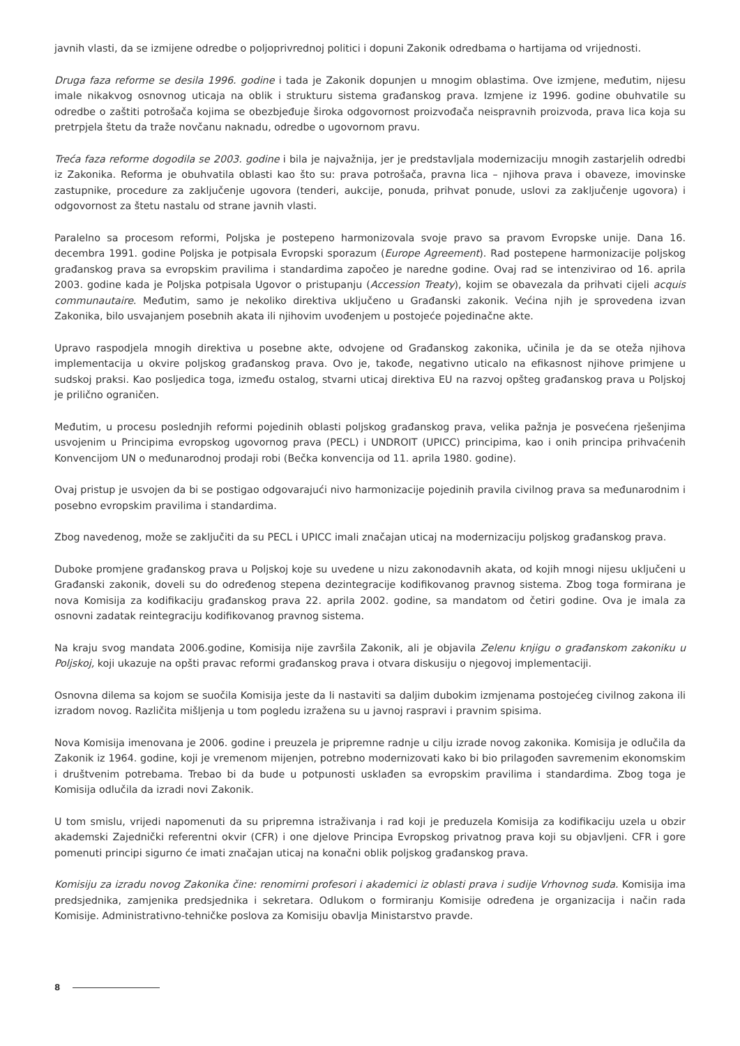javnih vlasti, da se izmijene odredbe o poljoprivrednoj politici i dopuni Zakonik odredbama o hartijama od vrijednosti.
Druga faza reforme se desila 1996. godine i tada je Zakonik dopunjen u mnogim oblastima. Ove izmjene, međutim, nijesu imale nikakvog osnovnog uticaja na oblik i strukturu sistema građanskog prava. Izmjene iz 1996. godine obuhvatile su odredbe o zaštiti potrošača kojima se obezbjeđuje široka odgovornost proizvođača neispravnih proizvoda, prava lica koja su pretrpjela štetu da traže novčanu naknadu, odredbe o ugovornom pravu.
Treća faza reforme dogodila se 2003. godine i bila je najvažnija, jer je predstavljala modernizaciju mnogih zastarjelih odredbi iz Zakonika. Reforma je obuhvatila oblasti kao što su: prava potrošača, pravna lica – njihova prava i obaveze, imovinske zastupnike, procedure za zaključenje ugovora (tenderi, aukcije, ponuda, prihvat ponude, uslovi za zaključenje ugovora) i odgovornost za štetu nastalu od strane javnih vlasti.
Paralelno sa procesom reformi, Poljska je postepeno harmonizovala svoje pravo sa pravom Evropske unije. Dana 16. decembra 1991. godine Poljska je potpisala Evropski sporazum (Europe Agreement). Rad postepene harmonizacije poljskog građanskog prava sa evropskim pravilima i standardima započeo je naredne godine. Ovaj rad se intenzivirao od 16. aprila 2003. godine kada je Poljska potpisala Ugovor o pristupanju (Accession Treaty), kojim se obavezala da prihvati cijeli acquis communautaire. Međutim, samo je nekoliko direktiva uključeno u Građanski zakonik. Većina njih je sprovedena izvan Zakonika, bilo usvajanjem posebnih akata ili njihovim uvođenjem u postojeće pojedinačne akte.
Upravo raspodjela mnogih direktiva u posebne akte, odvojene od Građanskog zakonika, učinila je da se oteža njihova implementacija u okvire poljskog građanskog prava. Ovo je, takođe, negativno uticalo na efikasnost njihove primjene u sudskoj praksi. Kao posljedica toga, između ostalog, stvarni uticaj direktiva EU na razvoj opšteg građanskog prava u Poljskoj je prilično ograničen.
Međutim, u procesu poslednjih reformi pojedinih oblasti poljskog građanskog prava, velika pažnja je posvećena rješenjima usvojenim u Principima evropskog ugovornog prava (PECL) i UNDROIT (UPICC) principima, kao i onih principa prihvaćenih Konvencijom UN o međunarodnoj prodaji robi (Bečka konvencija od 11. aprila 1980. godine).
Ovaj pristup je usvojen da bi se postigao odgovarajući nivo harmonizacije pojedinih pravila civilnog prava sa međunarodnim i posebno evropskim pravilima i standardima.
Zbog navedenog, može se zaključiti da su PECL i UPICC imali značajan uticaj na modernizaciju poljskog građanskog prava.
Duboke promjene građanskog prava u Poljskoj koje su uvedene u nizu zakonodavnih akata, od kojih mnogi nijesu uključeni u Građanski zakonik, doveli su do određenog stepena dezintegracije kodifikovanog pravnog sistema. Zbog toga formirana je nova Komisija za kodifikaciju građanskog prava 22. aprila 2002. godine, sa mandatom od četiri godine. Ova je imala za osnovni zadatak reintegraciju kodifikovanog pravnog sistema.
Na kraju svog mandata 2006.godine, Komisija nije završila Zakonik, ali je objavila Zelenu knjigu o građanskom zakoniku u Poljskoj, koji ukazuje na opšti pravac reformi građanskog prava i otvara diskusiju o njegovoj implementaciji.
Osnovna dilema sa kojom se suočila Komisija jeste da li nastaviti sa daljim dubokim izmjenama postojećeg civilnog zakona ili izradom novog. Različita mišljenja u tom pogledu izražena su u javnoj raspravi i pravnim spisima.
Nova Komisija imenovana je 2006. godine i preuzela je pripremne radnje u cilju izrade novog zakonika. Komisija je odlučila da Zakonik iz 1964. godine, koji je vremenom mijenjen, potrebno modernizovati kako bi bio prilagođen savremenim ekonomskim i društvenim potrebama. Trebao bi da bude u potpunosti usklađen sa evropskim pravilima i standardima. Zbog toga je Komisija odlučila da izradi novi Zakonik.
U tom smislu, vrijedi napomenuti da su pripremna istraživanja i rad koji je preduzela Komisija za kodifikaciju uzela u obzir akademski Zajednički referentni okvir (CFR) i one djelove Principa Evropskog privatnog prava koji su objavljeni. CFR i gore pomenuti principi sigurno će imati značajan uticaj na konačni oblik poljskog građanskog prava.
Komisiju za izradu novog Zakonika čine: renomirni profesori i akademici iz oblasti prava i sudije Vrhovnog suda. Komisija ima predsjednika, zamjenika predsjednika i sekretara. Odlukom o formiranju Komisije određena je organizacija i način rada Komisije. Administrativno-tehničke poslova za Komisiju obavlja Ministarstvo pravde.
8